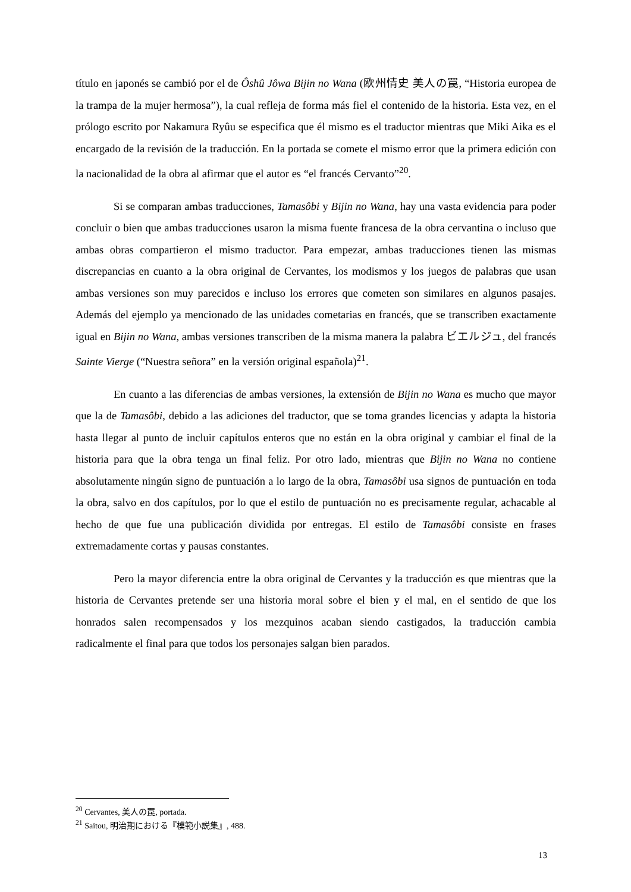título en japonés se cambió por el de Ôshû Jôwa Bijin no Wana (欧州情史 美人の罠, “Historia europea de la trampa de la mujer hermosa”), la cual refleja de forma más fiel el contenido de la historia. Esta vez, en el prólogo escrito por Nakamura Ryûu se especifica que él mismo es el traductor mientras que Miki Aika es el encargado de la revisión de la traducción. En la portada se comete el mismo error que la primera edición con la nacionalidad de la obra al afirmar que el autor es “el francés Cervanto”<sup>20</sup>.
Si se comparan ambas traducciones, Tamasôbi y Bijin no Wana, hay una vasta evidencia para poder concluir o bien que ambas traducciones usaron la misma fuente francesa de la obra cervantina o incluso que ambas obras compartieron el mismo traductor. Para empezar, ambas traducciones tienen las mismas discrepancias en cuanto a la obra original de Cervantes, los modismos y los juegos de palabras que usan ambas versiones son muy parecidos e incluso los errores que cometen son similares en algunos pasajes. Además del ejemplo ya mencionado de las unidades cometarias en francés, que se transcriben exactamente igual en Bijin no Wana, ambas versiones transcriben de la misma manera la palabra ビエルジュ, del francés Sainte Vierge (“Nuestra señora” en la versión original española)<sup>21</sup>.
En cuanto a las diferencias de ambas versiones, la extensión de Bijin no Wana es mucho que mayor que la de Tamasôbi, debido a las adiciones del traductor, que se toma grandes licencias y adapta la historia hasta llegar al punto de incluir capítulos enteros que no están en la obra original y cambiar el final de la historia para que la obra tenga un final feliz. Por otro lado, mientras que Bijin no Wana no contiene absolutamente ningún signo de puntuación a lo largo de la obra, Tamasôbi usa signos de puntuación en toda la obra, salvo en dos capítulos, por lo que el estilo de puntuación no es precisamente regular, achacable al hecho de que fue una publicación dividida por entregas. El estilo de Tamasôbi consiste en frases extremadamente cortas y pausas constantes.
Pero la mayor diferencia entre la obra original de Cervantes y la traducción es que mientras que la historia de Cervantes pretende ser una historia moral sobre el bien y el mal, en el sentido de que los honrados salen recompensados y los mezquinos acaban siendo castigados, la traducción cambia radicalmente el final para que todos los personajes salgan bien parados.
<sup>20</sup> Cervantes, 美人の罠, portada.
<sup>21</sup> Saitou, 明治期における『模範小説集』, 488.
13